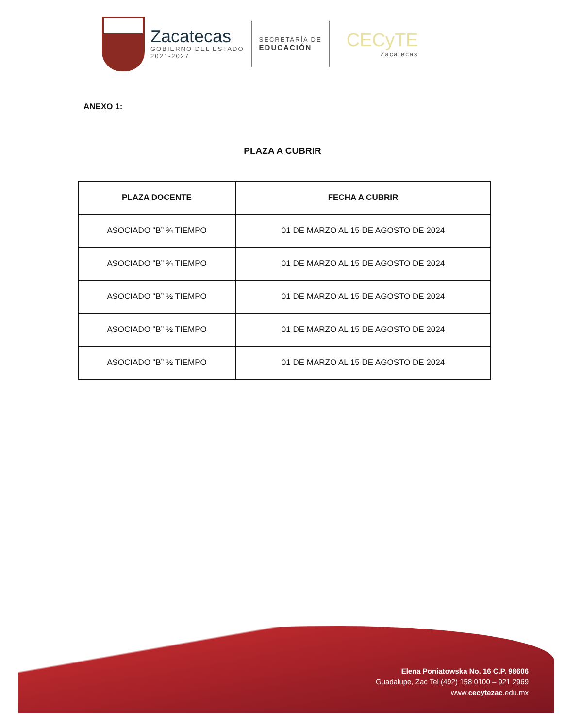Zacatecas
GOBIERNO DEL ESTADO
2021-2027
SECRETARÍA DE
EDUCACIÓN
CECyTE
Zacatecas
ANEXO 1:
PLAZA A CUBRIR
| PLAZA DOCENTE | FECHA A CUBRIR |
| --- | --- |
| ASOCIADO “B” ¾ TIEMPO | 01 DE MARZO AL 15 DE AGOSTO DE 2024 |
| ASOCIADO “B” ¾ TIEMPO | 01 DE MARZO AL 15 DE AGOSTO DE 2024 |
| ASOCIADO “B” ½ TIEMPO | 01 DE MARZO AL 15 DE AGOSTO DE 2024 |
| ASOCIADO “B” ½ TIEMPO | 01 DE MARZO AL 15 DE AGOSTO DE 2024 |
| ASOCIADO “B” ½ TIEMPO | 01 DE MARZO AL 15 DE AGOSTO DE 2024 |
Elena Poniatowska No. 16 C.P. 98606
Guadalupe, Zac Tel (492) 158 0100 – 921 2969
www.cecytezac.edu.mx